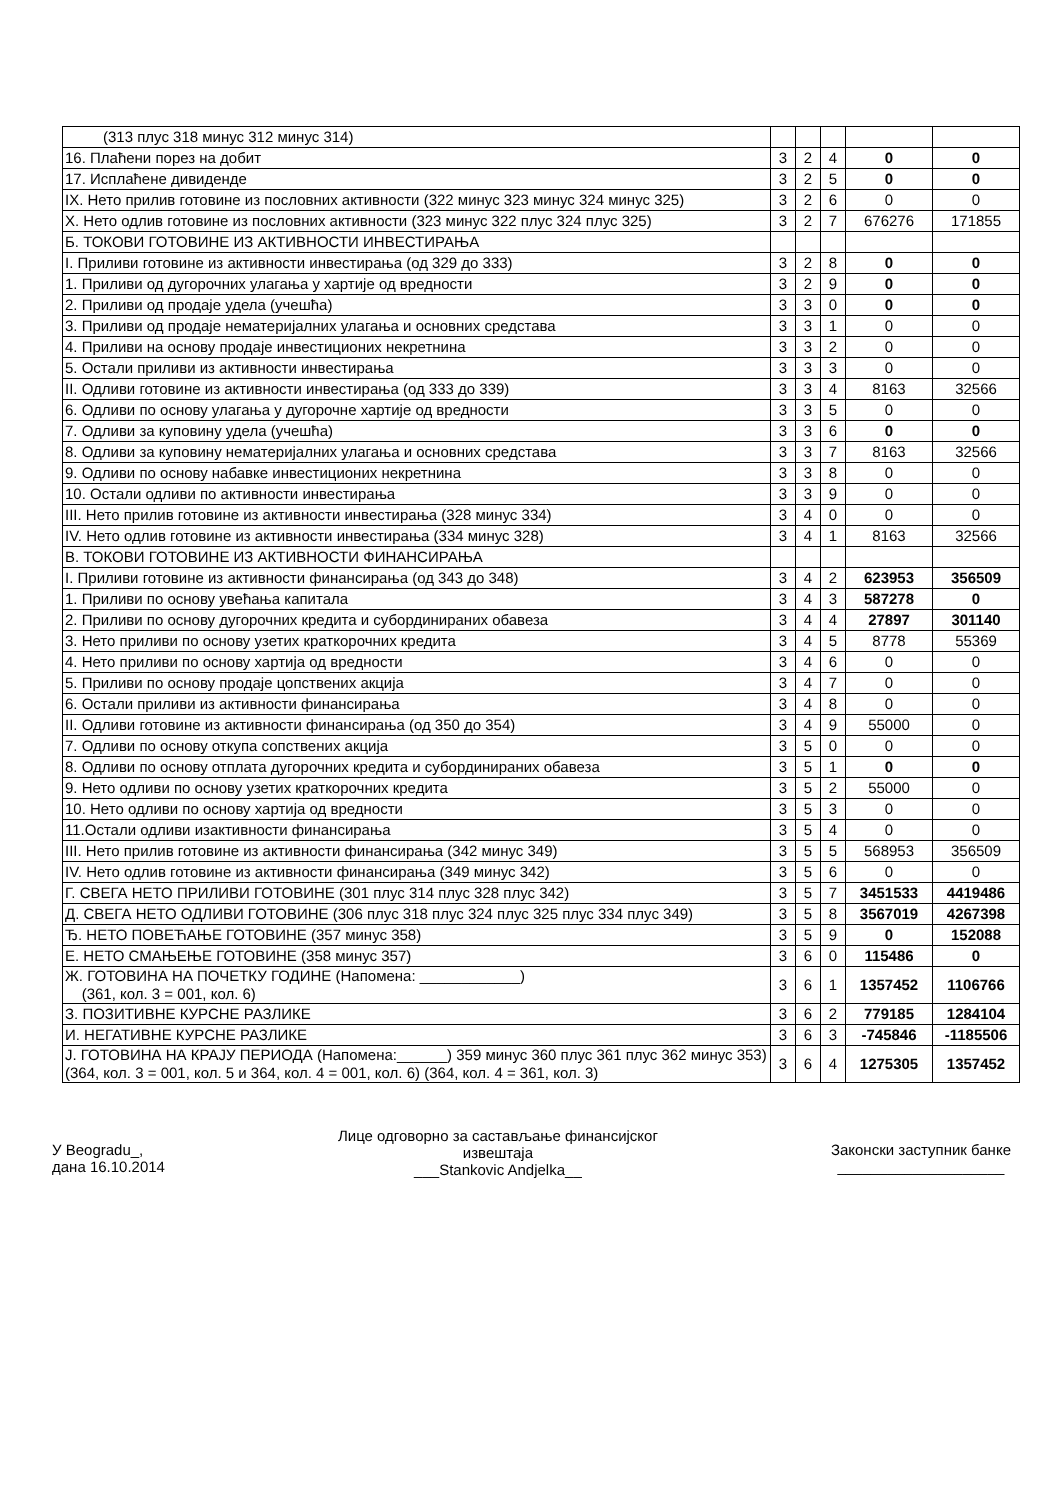| (313 плус 318 минус 312 минус 314) | | | | | |
| 16. Плаћени порез на добит | 3 | 2 | 4 | 0 | 0 |
| 17. Исплаћене дивиденде | 3 | 2 | 5 | 0 | 0 |
| IX. Нето прилив готовине из пословних активности (322 минус 323 минус 324 минус 325) | 3 | 2 | 6 | 0 | 0 |
| X. Нето одлив готовине из пословних активности (323 минус 322 плус 324 плус 325) | 3 | 2 | 7 | 676276 | 171855 |
| Б. ТОКОВИ ГОТОВИНЕ ИЗ АКТИВНОСТИ ИНВЕСТИРАЊА | | | | | |
| I. Приливи готовине из активности инвестирања (од 329 до 333) | 3 | 2 | 8 | 0 | 0 |
| 1. Приливи од дугорочних улагања у хартије од вредности | 3 | 2 | 9 | 0 | 0 |
| 2. Приливи од продаје удела (учешћа) | 3 | 3 | 0 | 0 | 0 |
| 3. Приливи од продаје нематеријалних улагања и основних средстава | 3 | 3 | 1 | 0 | 0 |
| 4. Приливи на основу продаје инвестиционих некретнина | 3 | 3 | 2 | 0 | 0 |
| 5. Остали приливи из активности инвестирања | 3 | 3 | 3 | 0 | 0 |
| II. Одливи готовине из активности инвестирања (од 333 до 339) | 3 | 3 | 4 | 8163 | 32566 |
| 6. Одливи по основу улагања у дугорочне хартије од вредности | 3 | 3 | 5 | 0 | 0 |
| 7. Одливи за куповину удела (учешћа) | 3 | 3 | 6 | 0 | 0 |
| 8. Одливи за куповину нематеријалних улагања и основних средстава | 3 | 3 | 7 | 8163 | 32566 |
| 9. Одливи по основу набавке инвестиционих некретнина | 3 | 3 | 8 | 0 | 0 |
| 10. Остали одливи по активности инвестирања | 3 | 3 | 9 | 0 | 0 |
| III. Нето прилив готовине из активности инвестирања (328 минус 334) | 3 | 4 | 0 | 0 | 0 |
| IV. Нето одлив готовине из активности инвестирања (334 минус 328) | 3 | 4 | 1 | 8163 | 32566 |
| В. ТОКОВИ ГОТОВИНЕ ИЗ АКТИВНОСТИ ФИНАНСИРАЊА | | | | | |
| I. Приливи готовине из активности финансирања (од 343 до 348) | 3 | 4 | 2 | 623953 | 356509 |
| 1. Приливи по основу увећања капитала | 3 | 4 | 3 | 587278 | 0 |
| 2. Приливи по основу дугорочних кредита и субординираних обавеза | 3 | 4 | 4 | 27897 | 301140 |
| 3. Нето приливи по основу узетих краткорочних кредита | 3 | 4 | 5 | 8778 | 55369 |
| 4. Нето приливи по основу хартија од вредности | 3 | 4 | 6 | 0 | 0 |
| 5. Приливи по основу продаје цопствених акција | 3 | 4 | 7 | 0 | 0 |
| 6. Остали приливи из активности финансирања | 3 | 4 | 8 | 0 | 0 |
| II. Одливи готовине из активности финансирања (од 350 до 354) | 3 | 4 | 9 | 55000 | 0 |
| 7. Одливи по основу откупа сопствених акција | 3 | 5 | 0 | 0 | 0 |
| 8. Одливи по основу отплата дугорочних кредита и субординираних обавеза | 3 | 5 | 1 | 0 | 0 |
| 9. Нето одливи по основу узетих краткорочних кредита | 3 | 5 | 2 | 55000 | 0 |
| 10. Нето одливи по основу хартија од вредности | 3 | 5 | 3 | 0 | 0 |
| 11.Остали одливи изактивности финансирања | 3 | 5 | 4 | 0 | 0 |
| III. Нето прилив готовине из активности финансирања (342 минус 349) | 3 | 5 | 5 | 568953 | 356509 |
| IV. Нето одлив готовине из активности финансирања (349 минус 342) | 3 | 5 | 6 | 0 | 0 |
| Г. СВЕГА НЕТО ПРИЛИВИ ГОТОВИНЕ (301 плус 314 плус 328 плус 342) | 3 | 5 | 7 | 3451533 | 4419486 |
| Д. СВЕГА НЕТО ОДЛИВИ ГОТОВИНЕ (306 плус 318 плус 324 плус 325 плус 334 плус 349) | 3 | 5 | 8 | 3567019 | 4267398 |
| Ђ. НЕТО ПОВЕЋАЊЕ ГОТОВИНЕ (357 минус 358) | 3 | 5 | 9 | 0 | 152088 |
| Е. НЕТО СМАЊЕЊЕ ГОТОВИНЕ (358 минус 357) | 3 | 6 | 0 | 115486 | 0 |
| Ж. ГОТОВИНА НА ПОЧЕТКУ ГОДИНЕ (Напомена: ____________) (361, кол. 3 = 001, кол. 6) | 3 | 6 | 1 | 1357452 | 1106766 |
| З. ПОЗИТИВНЕ КУРСНЕ РАЗЛИКЕ | 3 | 6 | 2 | 779185 | 1284104 |
| И. НЕГАТИВНЕ КУРСНЕ РАЗЛИКЕ | 3 | 6 | 3 | -745846 | -1185506 |
| Ј. ГОТОВИНА НА КРАЈУ ПЕРИОДА (Напомена:______) 359 минус 360 плус 361 плус 362 минус 353) (364, кол. 3 = 001, кол. 5 и 364, кол. 4 = 001, кол. 6) (364, кол. 4 = 361, кол. 3) | 3 | 6 | 4 | 1275305 | 1357452 |
У Beogradu_,
дана 16.10.2014
Лице одговорно за састављање финансијског
извештаја
___Stankovic Andjelka__
Законски заступник банке
____________________